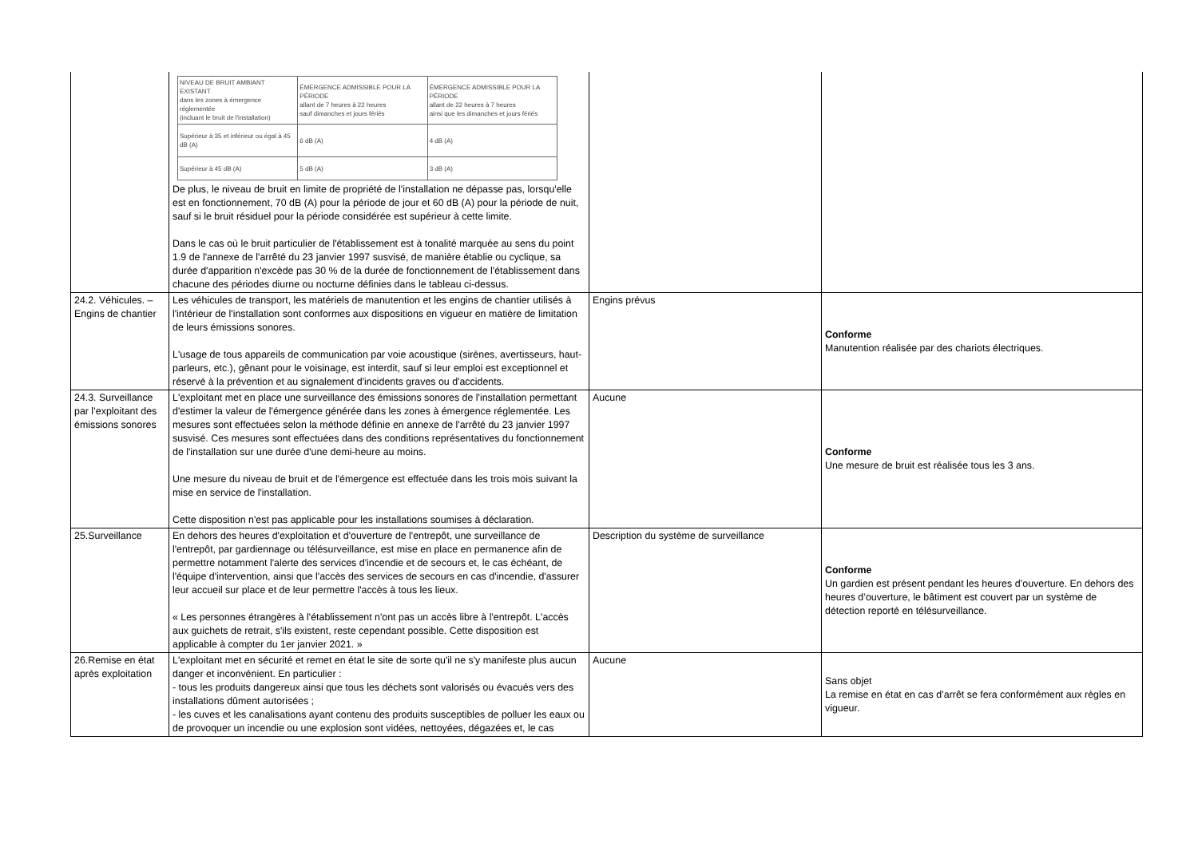| | / NIVEAU DE BRUIT AMBIANT EXISTANT dans les zones à émergence réglementée (incluant le bruit de l'installation) / ÉMERGENCE ADMISSIBLE POUR LA PÉRIODE allant de 7 heures à 22 heures sauf dimanches et jours fériés / ÉMERGENCE ADMISSIBLE POUR LA PÉRIODE allant de 22 heures à 7 heures ainsi que les dimanches et jours fériés / / --- / --- / --- / / Supérieur à 35 et inférieur ou égal à 45 dB (A) / 6 dB (A) / 4 dB (A) / / Supérieur à 45 dB (A) / 5 dB (A) / 3 dB (A) / De plus, le niveau de bruit en limite de propriété de l'installation ne dépasse pas, lorsqu'elle est en fonctionnement, 70 dB (A) pour la période de jour et 60 dB (A) pour la période de nuit, sauf si le bruit résiduel pour la période considérée est supérieur à cette limite. Dans le cas où le bruit particulier de l'établissement est à tonalité marquée au sens du point 1.9 de l'annexe de l'arrêté du 23 janvier 1997 susvisé, de manière établie ou cyclique, sa durée d'apparition n'excède pas 30 % de la durée de fonctionnement de l'établissement dans chacune des périodes diurne ou nocturne définies dans le tableau ci-dessus. | | |
| 24.2. Véhicules. – Engins de chantier | Les véhicules de transport, les matériels de manutention et les engins de chantier utilisés à l'intérieur de l'installation sont conformes aux dispositions en vigueur en matière de limitation de leurs émissions sonores. L'usage de tous appareils de communication par voie acoustique (sirènes, avertisseurs, haut-parleurs, etc.), gênant pour le voisinage, est interdit, sauf si leur emploi est exceptionnel et réservé à la prévention et au signalement d'incidents graves ou d'accidents. | Engins prévus | Conforme Manutention réalisée par des chariots électriques. |
| 24.3. Surveillance par l’exploitant des émissions sonores | L'exploitant met en place une surveillance des émissions sonores de l'installation permettant d'estimer la valeur de l'émergence générée dans les zones à émergence réglementée. Les mesures sont effectuées selon la méthode définie en annexe de l'arrêté du 23 janvier 1997 susvisé. Ces mesures sont effectuées dans des conditions représentatives du fonctionnement de l'installation sur une durée d'une demi-heure au moins. Une mesure du niveau de bruit et de l'émergence est effectuée dans les trois mois suivant la mise en service de l'installation. Cette disposition n'est pas applicable pour les installations soumises à déclaration. | Aucune | Conforme Une mesure de bruit est réalisée tous les 3 ans. |
| 25.Surveillance | En dehors des heures d'exploitation et d'ouverture de l'entrepôt, une surveillance de l'entrepôt, par gardiennage ou télésurveillance, est mise en place en permanence afin de permettre notamment l'alerte des services d'incendie et de secours et, le cas échéant, de l'équipe d'intervention, ainsi que l'accès des services de secours en cas d'incendie, d'assurer leur accueil sur place et de leur permettre l'accès à tous les lieux. « Les personnes étrangères à l'établissement n'ont pas un accès libre à l'entrepôt. L'accès aux guichets de retrait, s'ils existent, reste cependant possible. Cette disposition est applicable à compter du 1er janvier 2021. » | Description du système de surveillance | Conforme Un gardien est présent pendant les heures d’ouverture. En dehors des heures d’ouverture, le bâtiment est couvert par un système de détection reporté en télésurveillance. |
| 26.Remise en état après exploitation | L'exploitant met en sécurité et remet en état le site de sorte qu'il ne s'y manifeste plus aucun danger et inconvénient. En particulier : - tous les produits dangereux ainsi que tous les déchets sont valorisés ou évacués vers des installations dûment autorisées ; - les cuves et les canalisations ayant contenu des produits susceptibles de polluer les eaux ou de provoquer un incendie ou une explosion sont vidées, nettoyées, dégazées et, le cas | Aucune | Sans objet La remise en état en cas d’arrêt se fera conformément aux règles en vigueur. |